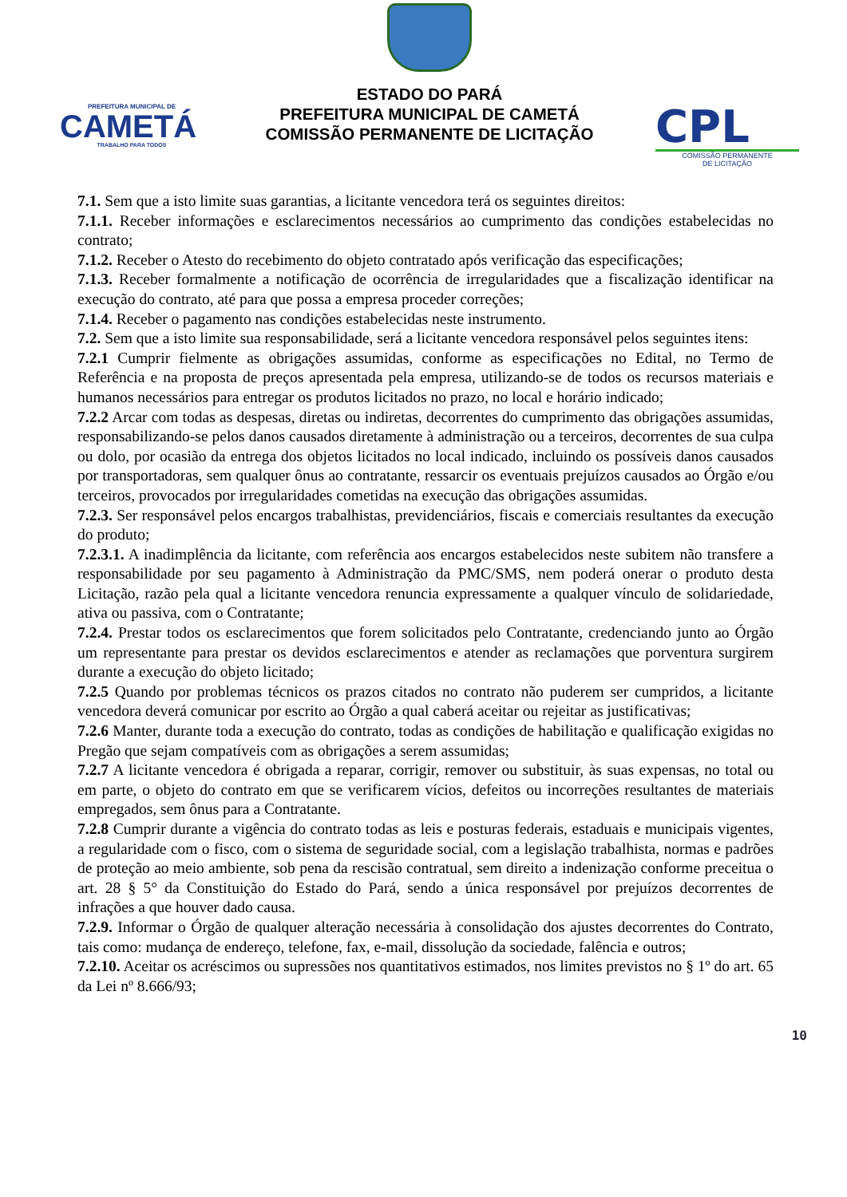PREFEITURA MUNICIPAL DE
CAMETÁ
TRABALHO PARA TODOS
ESTADO DO PARÁ
PREFEITURA MUNICIPAL DE CAMETÁ
COMISSÃO PERMANENTE DE LICITAÇÃO
CPL
COMISSÃO PERMANENTE
DE LICITAÇÃO
7.1. Sem que a isto limite suas garantias, a licitante vencedora terá os seguintes direitos:
7.1.1. Receber informações e esclarecimentos necessários ao cumprimento das condições estabelecidas no contrato;
7.1.2. Receber o Atesto do recebimento do objeto contratado após verificação das especificações;
7.1.3. Receber formalmente a notificação de ocorrência de irregularidades que a fiscalização identificar na execução do contrato, até para que possa a empresa proceder correções;
7.1.4. Receber o pagamento nas condições estabelecidas neste instrumento.
7.2. Sem que a isto limite sua responsabilidade, será a licitante vencedora responsável pelos seguintes itens:
7.2.1 Cumprir fielmente as obrigações assumidas, conforme as especificações no Edital, no Termo de Referência e na proposta de preços apresentada pela empresa, utilizando-se de todos os recursos materiais e humanos necessários para entregar os produtos licitados no prazo, no local e horário indicado;
7.2.2 Arcar com todas as despesas, diretas ou indiretas, decorrentes do cumprimento das obrigações assumidas, responsabilizando-se pelos danos causados diretamente à administração ou a terceiros, decorrentes de sua culpa ou dolo, por ocasião da entrega dos objetos licitados no local indicado, incluindo os possíveis danos causados por transportadoras, sem qualquer ônus ao contratante, ressarcir os eventuais prejuízos causados ao Órgão e/ou terceiros, provocados por irregularidades cometidas na execução das obrigações assumidas.
7.2.3. Ser responsável pelos encargos trabalhistas, previdenciários, fiscais e comerciais resultantes da execução do produto;
7.2.3.1. A inadimplência da licitante, com referência aos encargos estabelecidos neste subitem não transfere a responsabilidade por seu pagamento à Administração da PMC/SMS, nem poderá onerar o produto desta Licitação, razão pela qual a licitante vencedora renuncia expressamente a qualquer vínculo de solidariedade, ativa ou passiva, com o Contratante;
7.2.4. Prestar todos os esclarecimentos que forem solicitados pelo Contratante, credenciando junto ao Órgão um representante para prestar os devidos esclarecimentos e atender as reclamações que porventura surgirem durante a execução do objeto licitado;
7.2.5 Quando por problemas técnicos os prazos citados no contrato não puderem ser cumpridos, a licitante vencedora deverá comunicar por escrito ao Órgão a qual caberá aceitar ou rejeitar as justificativas;
7.2.6 Manter, durante toda a execução do contrato, todas as condições de habilitação e qualificação exigidas no Pregão que sejam compatíveis com as obrigações a serem assumidas;
7.2.7 A licitante vencedora é obrigada a reparar, corrigir, remover ou substituir, às suas expensas, no total ou em parte, o objeto do contrato em que se verificarem vícios, defeitos ou incorreções resultantes de materiais empregados, sem ônus para a Contratante.
7.2.8 Cumprir durante a vigência do contrato todas as leis e posturas federais, estaduais e municipais vigentes, a regularidade com o fisco, com o sistema de seguridade social, com a legislação trabalhista, normas e padrões de proteção ao meio ambiente, sob pena da rescisão contratual, sem direito a indenização conforme preceitua o art. 28 § 5° da Constituição do Estado do Pará, sendo a única responsável por prejuízos decorrentes de infrações a que houver dado causa.
7.2.9. Informar o Órgão de qualquer alteração necessária à consolidação dos ajustes decorrentes do Contrato, tais como: mudança de endereço, telefone, fax, e-mail, dissolução da sociedade, falência e outros;
7.2.10. Aceitar os acréscimos ou supressões nos quantitativos estimados, nos limites previstos no § 1º do art. 65 da Lei nº 8.666/93;
10